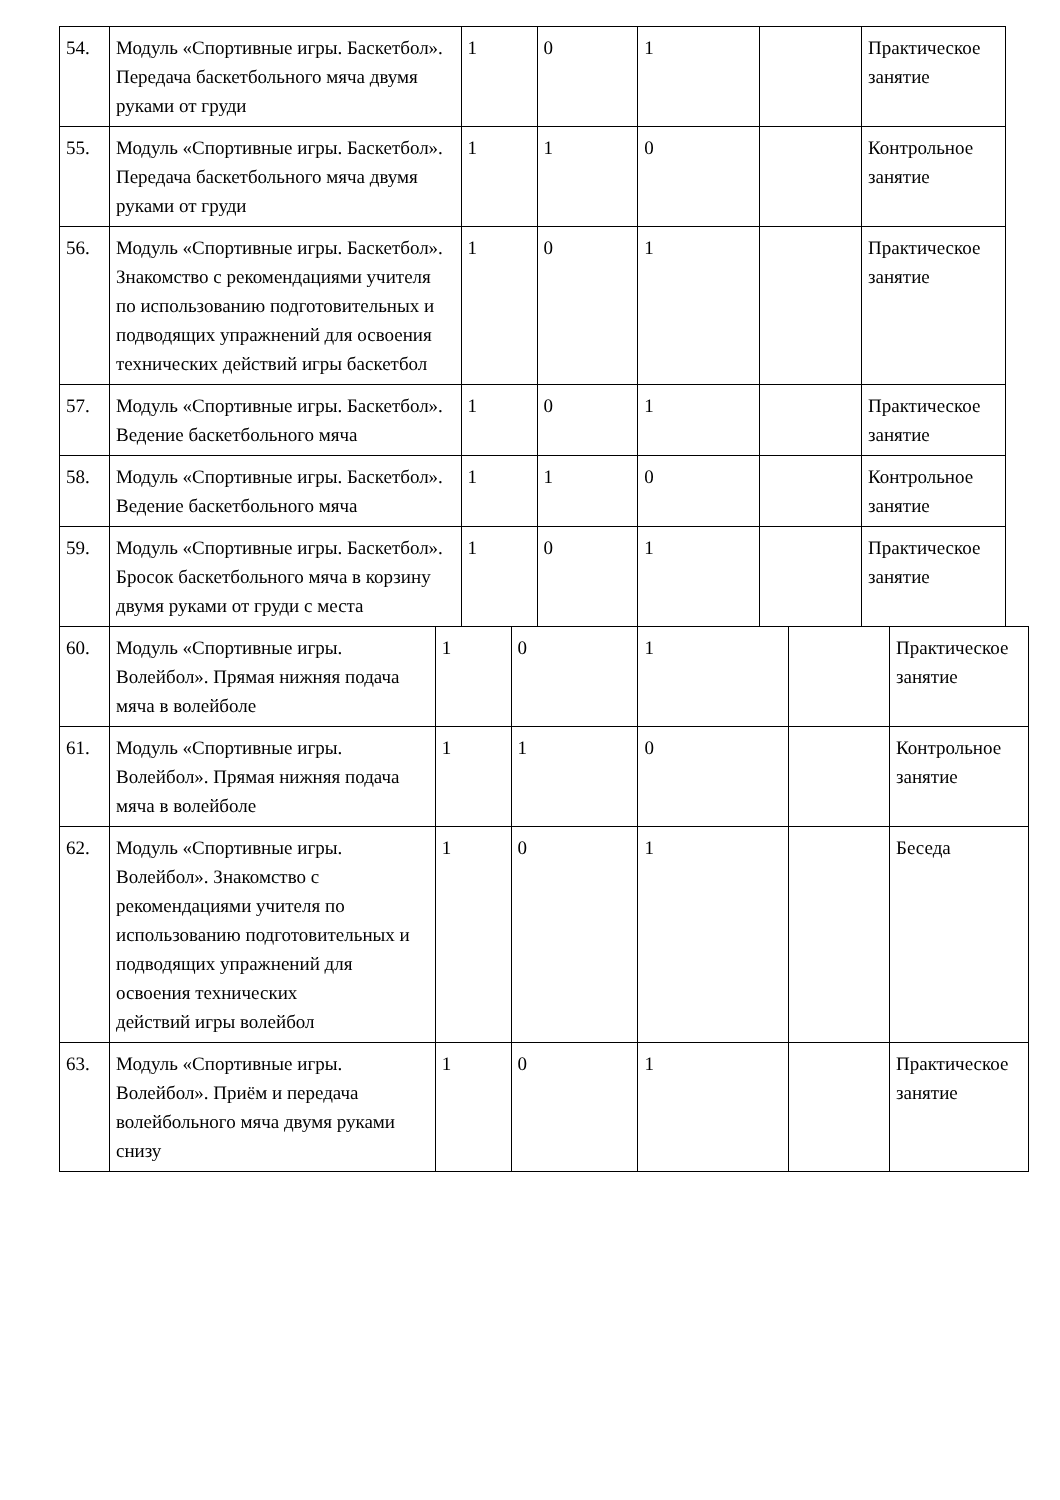| 54. | Модуль «Спортивные игры. Баскетбол». Передача баскетбольного мяча двумя руками от груди | 1 | 0 | 1 | | Практическое занятие |
| 55. | Модуль «Спортивные игры. Баскетбол». Передача баскетбольного мяча двумя руками от груди | 1 | 1 | 0 | | Контрольное занятие |
| 56. | Модуль «Спортивные игры. Баскетбол». Знакомство с рекомендациями учителя по использованию подготовительных и подводящих упражнений для освоения технических действий игры баскетбол | 1 | 0 | 1 | | Практическое занятие |
| 57. | Модуль «Спортивные игры. Баскетбол». Ведение баскетбольного мяча | 1 | 0 | 1 | | Практическое занятие |
| 58. | Модуль «Спортивные игры. Баскетбол». Ведение баскетбольного мяча | 1 | 1 | 0 | | Контрольное занятие |
| 59. | Модуль «Спортивные игры. Баскетбол». Бросок баскетбольного мяча в корзину двумя руками от груди с места | 1 | 0 | 1 | | Практическое занятие |
| 60. | Модуль «Спортивные игры. Волейбол». Прямая нижняя подача мяча в волейболе | 1 | 0 | 1 | | Практическое занятие |
| 61. | Модуль «Спортивные игры. Волейбол». Прямая нижняя подача мяча в волейболе | 1 | 1 | 0 | | Контрольное занятие |
| 62. | Модуль «Спортивные игры. Волейбол». Знакомство с рекомендациями учителя по использованию подготовительных и подводящих упражнений для освоения технических действий игры волейбол | 1 | 0 | 1 | | Беседа |
| 63. | Модуль «Спортивные игры. Волейбол». Приём и передача волейбольного мяча двумя руками снизу | 1 | 0 | 1 | | Практическое занятие |